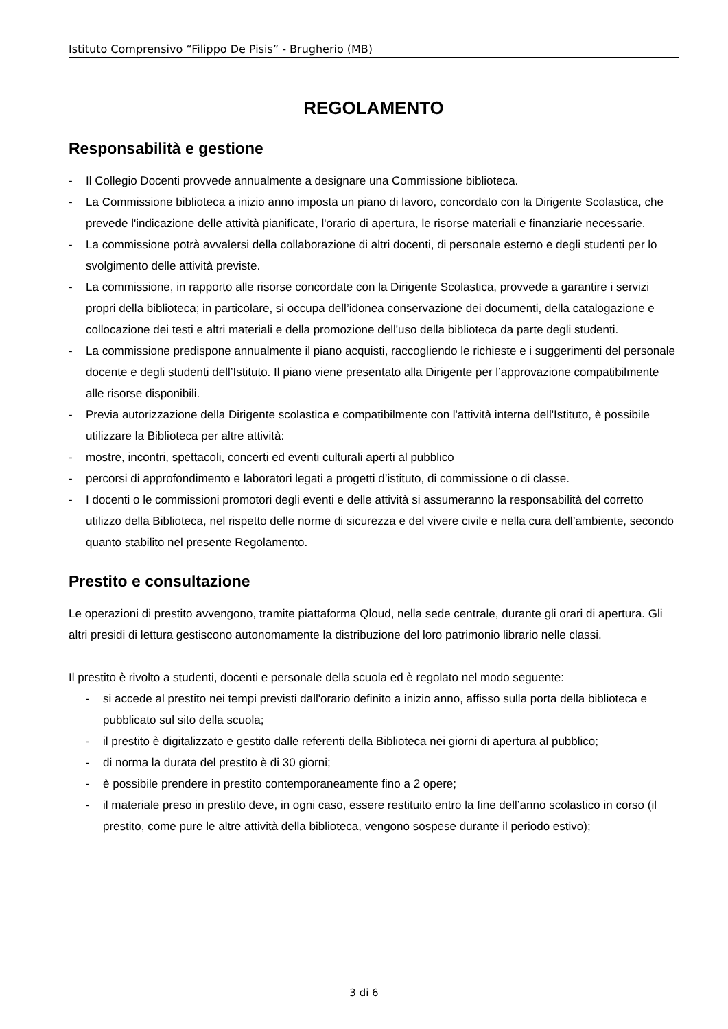Istituto Comprensivo “Filippo De Pisis” - Brugherio (MB)
REGOLAMENTO
Responsabilità e gestione
- Il Collegio Docenti provvede annualmente a designare una Commissione biblioteca.
- La Commissione biblioteca a inizio anno imposta un piano di lavoro, concordato con la Dirigente Scolastica, che prevede l'indicazione delle attività pianificate, l'orario di apertura, le risorse materiali e finanziarie necessarie.
- La commissione potrà avvalersi della collaborazione di altri docenti, di personale esterno e degli studenti per lo svolgimento delle attività previste.
- La commissione, in rapporto alle risorse concordate con la Dirigente Scolastica, provvede a garantire i servizi propri della biblioteca; in particolare, si occupa dell’idonea conservazione dei documenti, della catalogazione e collocazione dei testi e altri materiali e della promozione dell'uso della biblioteca da parte degli studenti.
- La commissione predispone annualmente il piano acquisti, raccogliendo le richieste e i suggerimenti del personale docente e degli studenti dell’Istituto. Il piano viene presentato alla Dirigente per l’approvazione compatibilmente alle risorse disponibili.
- Previa autorizzazione della Dirigente scolastica e compatibilmente con l'attività interna dell'Istituto, è possibile utilizzare la Biblioteca per altre attività:
- mostre, incontri, spettacoli, concerti ed eventi culturali aperti al pubblico
- percorsi di approfondimento e laboratori legati a progetti d’istituto, di commissione o di classe.
- I docenti o le commissioni promotori degli eventi e delle attività si assumeranno la responsabilità del corretto utilizzo della Biblioteca, nel rispetto delle norme di sicurezza e del vivere civile e nella cura dell’ambiente, secondo quanto stabilito nel presente Regolamento.
Prestito e consultazione
Le operazioni di prestito avvengono, tramite piattaforma Qloud, nella sede centrale, durante gli orari di apertura. Gli altri presidi di lettura gestiscono autonomamente la distribuzione del loro patrimonio librario nelle classi.
Il prestito è rivolto a studenti, docenti e personale della scuola ed è regolato nel modo seguente:
- si accede al prestito nei tempi previsti dall'orario definito a inizio anno, affisso sulla porta della biblioteca e pubblicato sul sito della scuola;
- il prestito è digitalizzato e gestito dalle referenti della Biblioteca nei giorni di apertura al pubblico;
- di norma la durata del prestito è di 30 giorni;
- è possibile prendere in prestito contemporaneamente fino a 2 opere;
- il materiale preso in prestito deve, in ogni caso, essere restituito entro la fine dell’anno scolastico in corso (il prestito, come pure le altre attività della biblioteca, vengono sospese durante il periodo estivo);
3 di 6